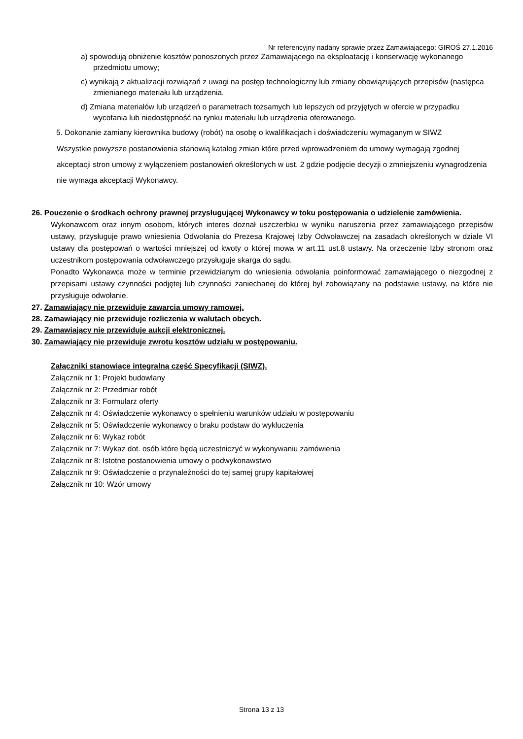Nr referencyjny nadany sprawie przez Zamawiającego: GIROŚ 27.1.2016
a) spowodują obniżenie kosztów ponoszonych przez Zamawiającego na eksploatację i konserwację wykonanego przedmiotu umowy;
c) wynikają z aktualizacji rozwiązań z uwagi na postęp technologiczny lub zmiany obowiązujących przepisów (następca zmienianego materiału lub urządzenia.
d) Zmiana materiałów lub urządzeń o parametrach tożsamych lub lepszych od przyjętych w ofercie w przypadku wycofania lub niedostępność na rynku materiału lub urządzenia oferowanego.
5. Dokonanie zamiany kierownika budowy (robót) na osobę o kwalifikacjach i doświadczeniu wymaganym w SIWZ
Wszystkie powyższe postanowienia stanowią katalog zmian które przed wprowadzeniem do umowy wymagają zgodnej akceptacji stron umowy z wyłączeniem postanowień określonych w ust. 2 gdzie podjęcie decyzji o zmniejszeniu wynagrodzenia nie wymaga akceptacji Wykonawcy.
26. Pouczenie o środkach ochrony prawnej przysługującej Wykonawcy w toku postępowania o udzielenie zamówienia.
Wykonawcom oraz innym osobom, których interes doznał uszczerbku w wyniku naruszenia przez zamawiającego przepisów ustawy, przysługuje prawo wniesienia Odwołania do Prezesa Krajowej Izby Odwoławczej na zasadach określonych w dziale VI ustawy dla postępowań o wartości mniejszej od kwoty o której mowa w art.11 ust.8 ustawy. Na orzeczenie Izby stronom oraz uczestnikom postępowania odwoławczego przysługuje skarga do sądu.
Ponadto Wykonawca może w terminie przewidzianym do wniesienia odwołania poinformować zamawiającego o niezgodnej z przepisami ustawy czynności podjętej lub czynności zaniechanej do której był zobowiązany na podstawie ustawy, na które nie przysługuje odwołanie.
27. Zamawiający nie przewiduje zawarcia umowy ramowej.
28. Zamawiający nie przewiduje rozliczenia w walutach obcych.
29. Zamawiający nie przewiduje aukcji elektronicznej.
30. Zamawiający nie przewiduje zwrotu kosztów udziału w postępowaniu.
Załączniki stanowiące integralną część Specyfikacji (SIWZ).
Załącznik nr 1: Projekt budowlany
Załącznik nr 2: Przedmiar robót
Załącznik nr 3: Formularz oferty
Załącznik nr 4: Oświadczenie wykonawcy o spełnieniu warunków udziału w postępowaniu
Załącznik nr 5: Oświadczenie wykonawcy o braku podstaw do wykluczenia
Załącznik nr 6: Wykaz robót
Załącznik nr 7: Wykaz dot. osób które będą uczestniczyć w wykonywaniu zamówienia
Załącznik nr 8: Istotne postanowienia umowy o podwykonawstwo
Załącznik nr 9: Oświadczenie o przynależności do tej samej grupy kapitałowej
Załącznik nr 10: Wzór umowy
Strona 13 z 13